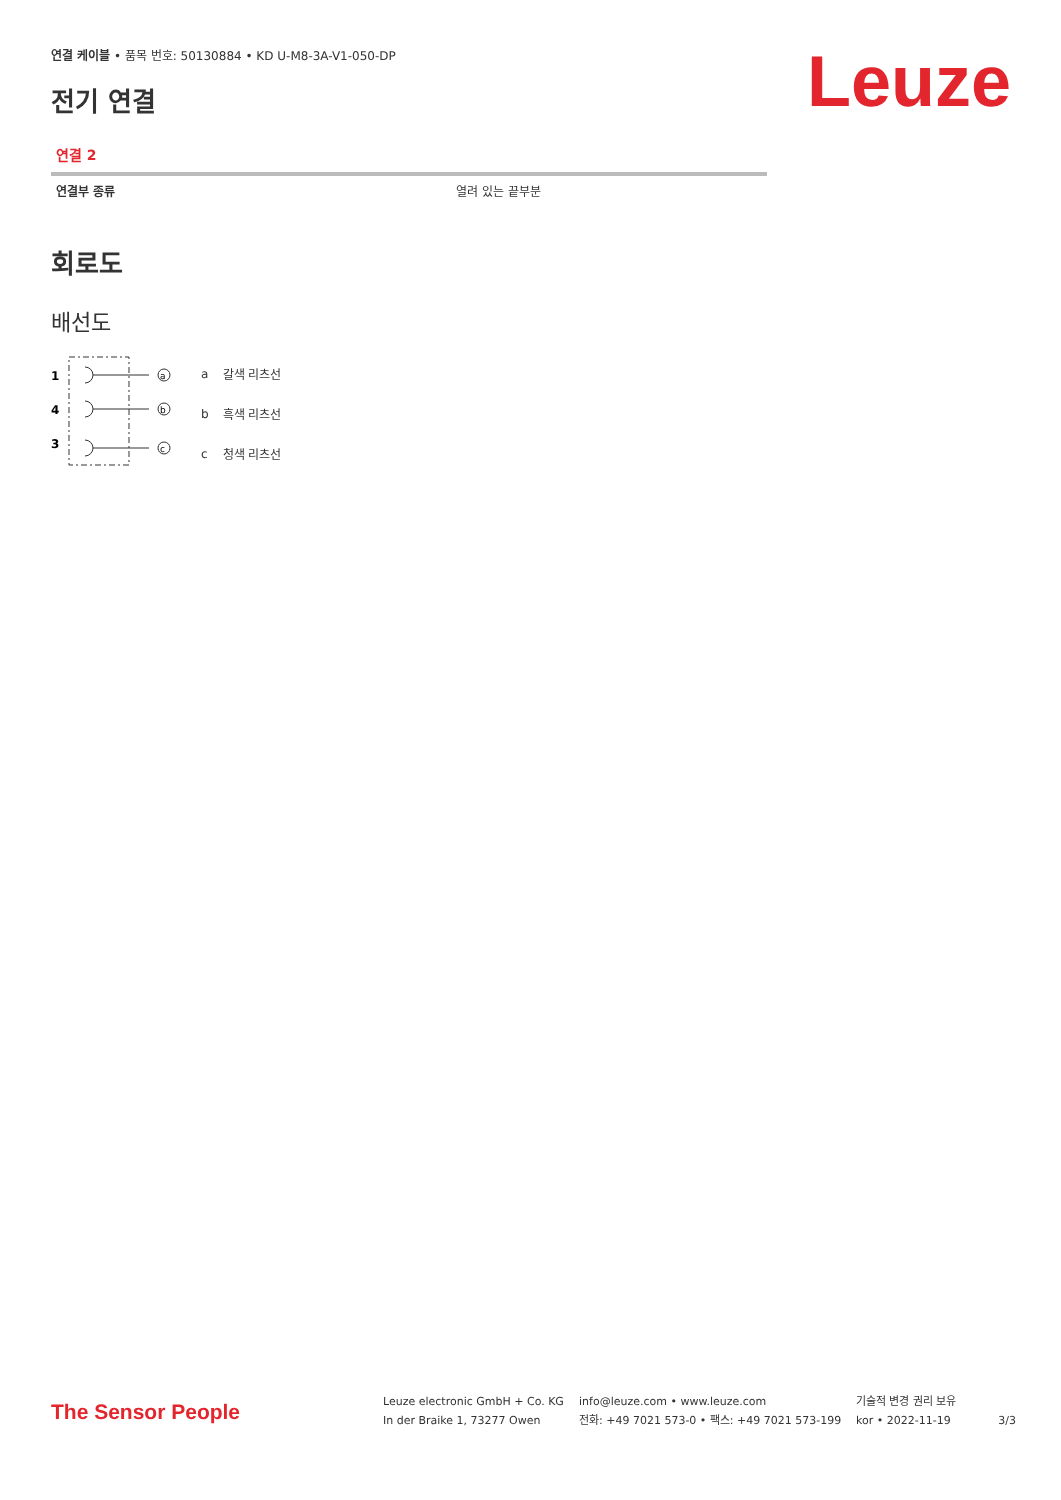Leuze
연결 케이블 • 품목 번호: 50130884 • KD U-M8-3A-V1-050-DP
전기 연결
연결 2
| 연결부 종류 | 열려 있는 끝부분 |
회로도
배선도
1
4
3
a
b
c
| a | 갈색 리츠선 |
| b | 흑색 리츠선 |
| c | 청색 리츠선 |
The Sensor People
Leuze electronic GmbH + Co. KG
In der Braike 1, 73277 Owen
info@leuze.com • www.leuze.com
전화: +49 7021 573-0 • 팩스: +49 7021 573-199
기술적 변경 권리 보유
kor • 2022-11-19
3/3